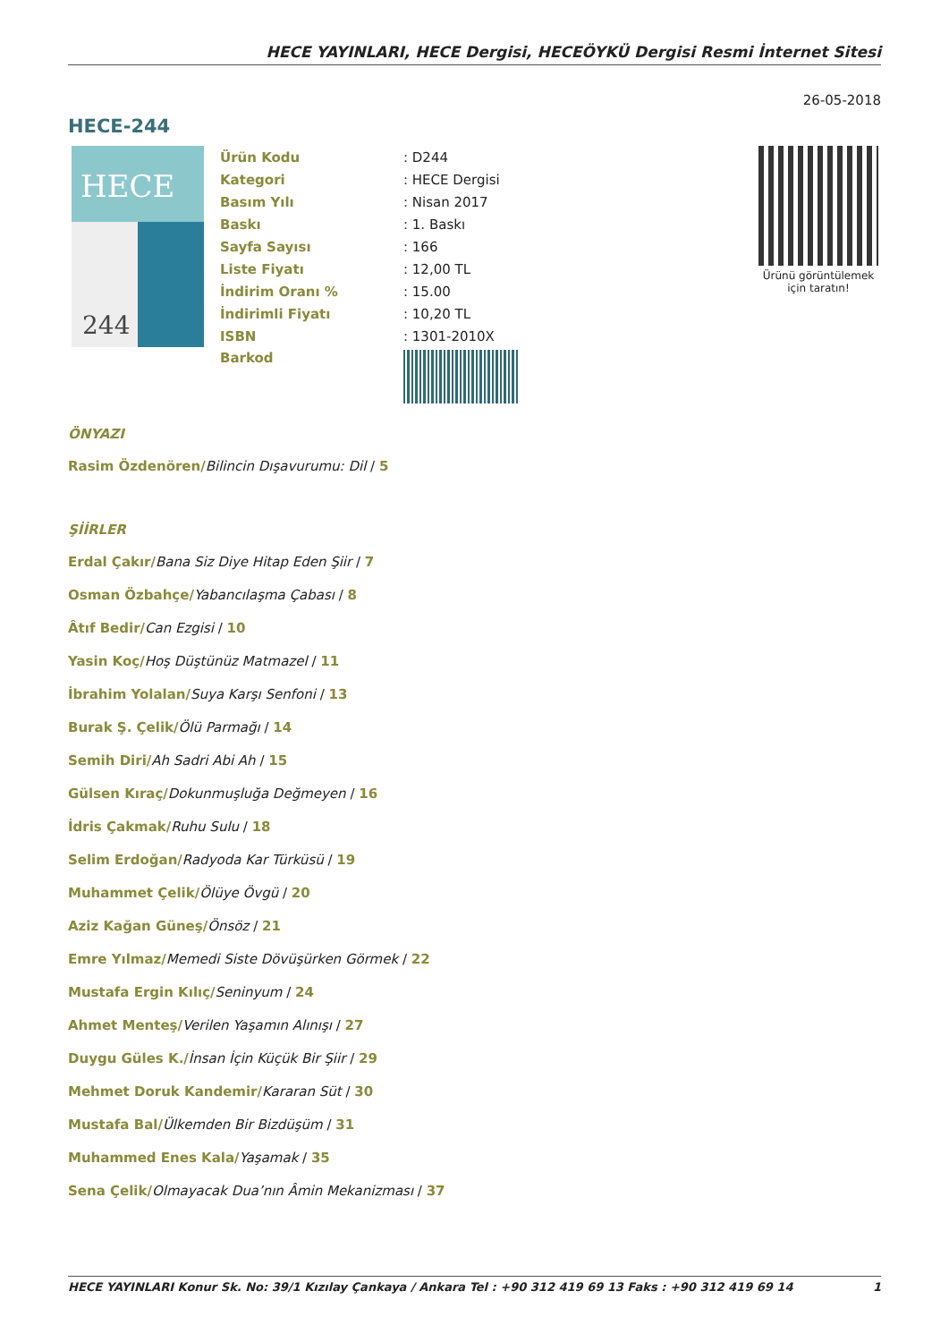HECE YAYINLARI, HECE Dergisi, HECEÖYKÜ Dergisi Resmi İnternet Sitesi
26-05-2018
HECE-244
HECE
244
| Ürün Kodu | : D244 |
| Kategori | : HECE Dergisi |
| Basım Yılı | : Nisan 2017 |
| Baskı | : 1. Baskı |
| Sayfa Sayısı | : 166 |
| Liste Fiyatı | : 12,00 TL |
| İndirim Oranı % | : 15.00 |
| İndirimli Fiyatı | : 10,20 TL |
| ISBN | : 1301-2010X |
| Barkod | |
Ürünü görüntülemek
için taratın!
ÖNYAZI
Rasim Özdenören/Bilincin Dışavurumu: Dil / 5
ŞİİRLER
Erdal Çakır/Bana Siz Diye Hitap Eden Şiir / 7
Osman Özbahçe/Yabancılaşma Çabası / 8
Âtıf Bedir/Can Ezgisi / 10
Yasin Koç/Hoş Düştünüz Matmazel / 11
İbrahim Yolalan/Suya Karşı Senfoni / 13
Burak Ş. Çelik/Ölü Parmağı / 14
Semih Diri/Ah Sadri Abi Ah / 15
Gülsen Kıraç/Dokunmuşluğa Değmeyen / 16
İdris Çakmak/Ruhu Sulu / 18
Selim Erdoğan/Radyoda Kar Türküsü / 19
Muhammet Çelik/Ölüye Övgü / 20
Aziz Kağan Güneş/Önsöz / 21
Emre Yılmaz/Memedi Siste Dövüşürken Görmek / 22
Mustafa Ergin Kılıç/Seninyum / 24
Ahmet Menteş/Verilen Yaşamın Alınışı / 27
Duygu Güles K./İnsan İçin Küçük Bir Şiir / 29
Mehmet Doruk Kandemir/Kararan Süt / 30
Mustafa Bal/Ülkemden Bir Bizdüşüm / 31
Muhammed Enes Kala/Yaşamak / 35
Sena Çelik/Olmayacak Dua’nın Âmin Mekanizması / 37
HECE YAYINLARI Konur Sk. No: 39/1 Kızılay Çankaya / Ankara Tel : +90 312 419 69 13 Faks : +90 312 419 69 14 1